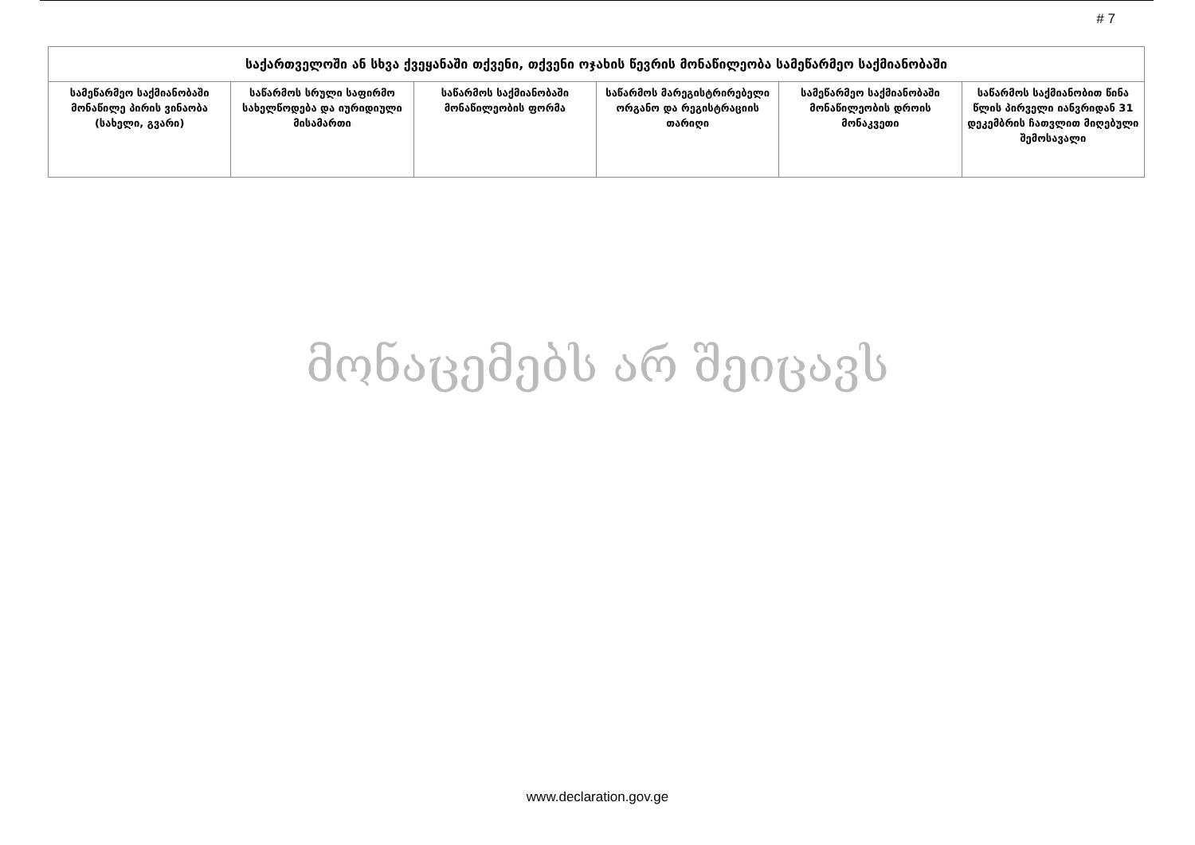# 7
| საქართველოში ან სხვა ქვეყანაში თქვენი, თქვენი ოჯახის წევრის მონაწილეობა სამეწარმეო საქმიანობაში | | | | | |
| --- | --- | --- | --- | --- | --- |
| სამეწარმეო საქმიანობაში მონაწილე პირის ვინაობა (სახელი, გვარი) | საწარმოს სრული საფირმო სახელწოდება და იურიდიული მისამართი | საწარმოს საქმიანობაში მონაწილეობის ფორმა | საწარმოს მარეგისტრირებელი ორგანო და რეგისტრაციის თარიღი | სამეწარმეო საქმიანობაში მონაწილეობის დროის მონაკვეთი | საწარმოს საქმიანობით წინა წლის პირველი იანვრიდან 31 დეკემბრის ჩათვლით მიღებული შემოსავალი |
მონაცემებს არ შეიცავს
www.declaration.gov.ge